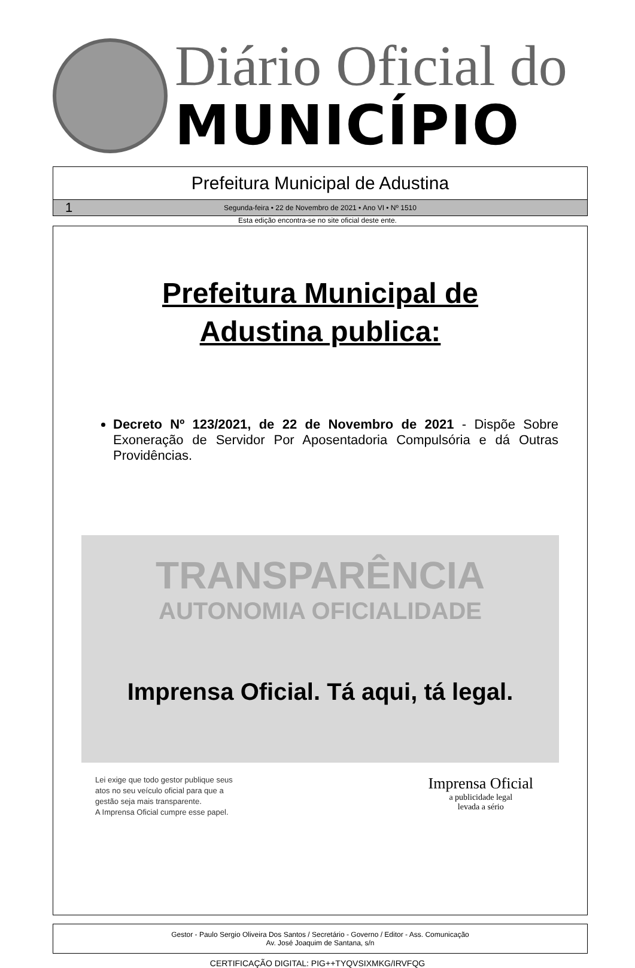Diário Oficial do
MUNICÍPIO
Prefeitura Municipal de Adustina
1 Segunda-feira • 22 de Novembro de 2021 • Ano VI • Nº 1510
Esta edição encontra-se no site oficial deste ente.
Prefeitura Municipal de
Adustina publica:
Decreto Nº 123/2021, de 22 de Novembro de 2021 - Dispõe Sobre Exoneração de Servidor Por Aposentadoria Compulsória e dá Outras Providências.
TRANSPARÊNCIA
AUTONOMIA OFICIALIDADE
Imprensa Oficial. Tá aqui, tá legal.
Lei exige que todo gestor publique seus
atos no seu veículo oficial para que a
gestão seja mais transparente.
A Imprensa Oficial cumpre esse papel.
Imprensa Oficial
a publicidade legal
levada a sério
Gestor - Paulo Sergio Oliveira Dos Santos / Secretário - Governo / Editor - Ass. Comunicação
Av. José Joaquim de Santana, s/n
CERTIFICAÇÃO DIGITAL: PIG++TYQVSIXMKG/IRVFQG